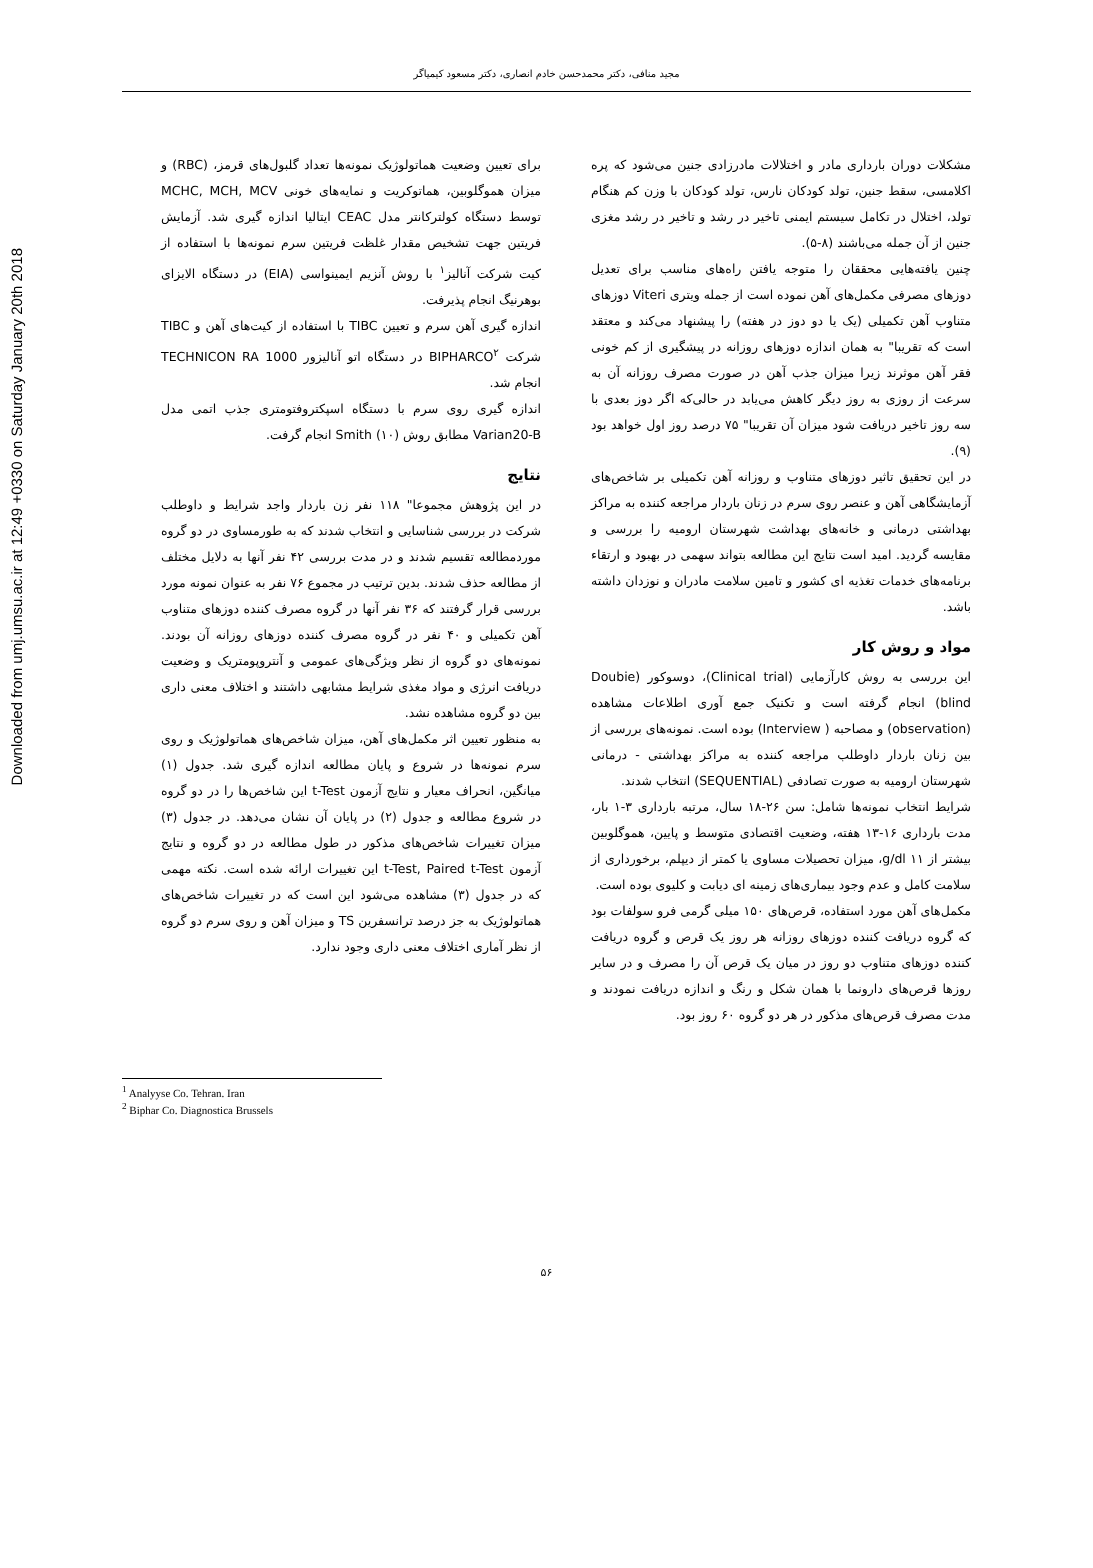Downloaded from umj.umsu.ac.ir at 12:49 +0330 on Saturday January 20th 2018
مجید منافی، دکتر محمدحسن خادم انصاری، دکتر مسعود کیمیاگر
مشکلات دوران بارداری مادر و اختلالات مادرزادی جنین می‌شود که پره اکلامسی، سقط جنین، تولد کودکان نارس، تولد کودکان با وزن کم هنگام تولد، اختلال در تکامل سیستم ایمنی تاخیر در رشد و تاخیر در رشد مغزی جنین از آن جمله می‌باشند (۸-۵).
چنین یافته‌هایی محققان را متوجه یافتن راه‌های مناسب برای تعدیل دوزهای مصرفی مکمل‌های آهن نموده است از جمله ویتری Viteri دوزهای متناوب آهن تکمیلی (یک یا دو دوز در هفته) را پیشنهاد می‌کند و معتقد است که تقریبا" به همان اندازه دوزهای روزانه در پیشگیری از کم خونی فقر آهن موثرند زیرا میزان جذب آهن در صورت مصرف روزانه آن به سرعت از روزی به روز دیگر کاهش می‌یابد در حالی‌که اگر دوز بعدی با سه روز تاخیر دریافت شود میزان آن تقریبا" ۷۵ درصد روز اول خواهد بود (۹).
در این تحقیق تاثیر دوزهای متناوب و روزانه آهن تکمیلی بر شاخص‌های آزمایشگاهی آهن و عنصر روی سرم در زنان باردار مراجعه کننده به مراکز بهداشتی درمانی و خانه‌های بهداشت شهرستان ارومیه را بررسی و مقایسه گردید. امید است نتایج این مطالعه بتواند سهمی در بهبود و ارتقاء برنامه‌های خدمات تغذیه ای کشور و تامین سلامت مادران و نوزدان داشته باشد.
مواد و روش کار
این بررسی به روش کارآزمایی (Clinical trial)، دوسوکور (Doubie blind) انجام گرفته است و تکنیک جمع آوری اطلاعات مشاهده (observation) و مصاحبه ( Interview) بوده است. نمونه‌های بررسی از بین زنان باردار داوطلب مراجعه کننده به مراکز بهداشتی - درمانی شهرستان ارومیه به صورت تصادفی (SEQUENTIAL) انتخاب شدند.
شرایط انتخاب نمونه‌ها شامل: سن ۲۶-۱۸ سال، مرتبه بارداری ۳-۱ بار، مدت بارداری ۱۶-۱۳ هفته، وضعیت اقتصادی متوسط و پایین، هموگلوبین بیشتر از ۱۱ g/dl، میزان تحصیلات مساوی یا کمتر از دیپلم، برخورداری از سلامت کامل و عدم وجود بیماری‌های زمینه ای دیابت و کلیوی بوده است.
مکمل‌های آهن مورد استفاده، قرص‌های ۱۵۰ میلی گرمی فرو سولفات بود که گروه دریافت کننده دوزهای روزانه هر روز یک قرص و گروه دریافت کننده دوزهای متناوب دو روز در میان یک قرص آن را مصرف و در سایر روزها قرص‌های دارونما با همان شکل و رنگ و اندازه دریافت نمودند و مدت مصرف قرص‌های مذکور در هر دو گروه ۶۰ روز بود.
برای تعیین وضعیت هماتولوژیک نمونه‌ها تعداد گلبول‌های قرمز، (RBC) و میزان هموگلوبین، هماتوکریت و نمایه‌های خونی MCHC, MCH, MCV توسط دستگاه کولترکانتر مدل CEAC ایتالیا اندازه گیری شد. آزمایش فریتین جهت تشخیص مقدار غلظت فریتین سرم نمونه‌ها با استفاده از کیت شرکت آنالیز<sup>۱</sup> با روش آنزیم ایمینواسی (EIA) در دستگاه الایزای بوهرنیگ انجام پذیرفت.
اندازه گیری آهن سرم و تعیین TIBC با استفاده از کیت‌های آهن و TIBC شرکت BIPHARCO<sup>۲</sup> در دستگاه اتو آنالیزور TECHNICON RA 1000 انجام شد.
اندازه گیری روی سرم با دستگاه اسپکتروفتومتری جذب اتمی مدل Varian20-B مطابق روش Smith (۱۰) انجام گرفت.
نتایج
در این پژوهش مجموعا" ۱۱۸ نفر زن باردار واجد شرایط و داوطلب شرکت در بررسی شناسایی و انتخاب شدند که به طورمساوی در دو گروه موردمطالعه تقسیم شدند و در مدت بررسی ۴۲ نفر آنها به دلایل مختلف از مطالعه حذف شدند. بدین ترتیب در مجموع ۷۶ نفر به عنوان نمونه مورد بررسی قرار گرفتند که ۳۶ نفر آنها در گروه مصرف کننده دوزهای متناوب آهن تکمیلی و ۴۰ نفر در گروه مصرف کننده دوزهای روزانه آن بودند. نمونه‌های دو گروه از نظر ویژگی‌های عمومی و آنتروپومتریک و وضعیت دریافت انرژی و مواد مغذی شرایط مشابهی داشتند و اختلاف معنی داری بین دو گروه مشاهده نشد.
به منظور تعیین اثر مکمل‌های آهن، میزان شاخص‌های هماتولوژیک و روی سرم نمونه‌ها در شروع و پایان مطالعه اندازه گیری شد. جدول (۱) میانگین، انحراف معیار و نتایج آزمون t-Test این شاخص‌ها را در دو گروه در شروع مطالعه و جدول (۲) در پایان آن نشان می‌دهد. در جدول (۳) میزان تغییرات شاخص‌های مذکور در طول مطالعه در دو گروه و نتایج آزمون t-Test, Paired t-Test این تغییرات ارائه شده است. نکته مهمی که در جدول (۳) مشاهده می‌شود این است که در تغییرات شاخص‌های هماتولوژیک به جز درصد ترانسفرین TS و میزان آهن و روی سرم دو گروه از نظر آماری اختلاف معنی داری وجود ندارد.
<sup>1</sup> Analyyse Co. Tehran. Iran
<sup>2</sup> Biphar Co. Diagnostica Brussels
۵۶